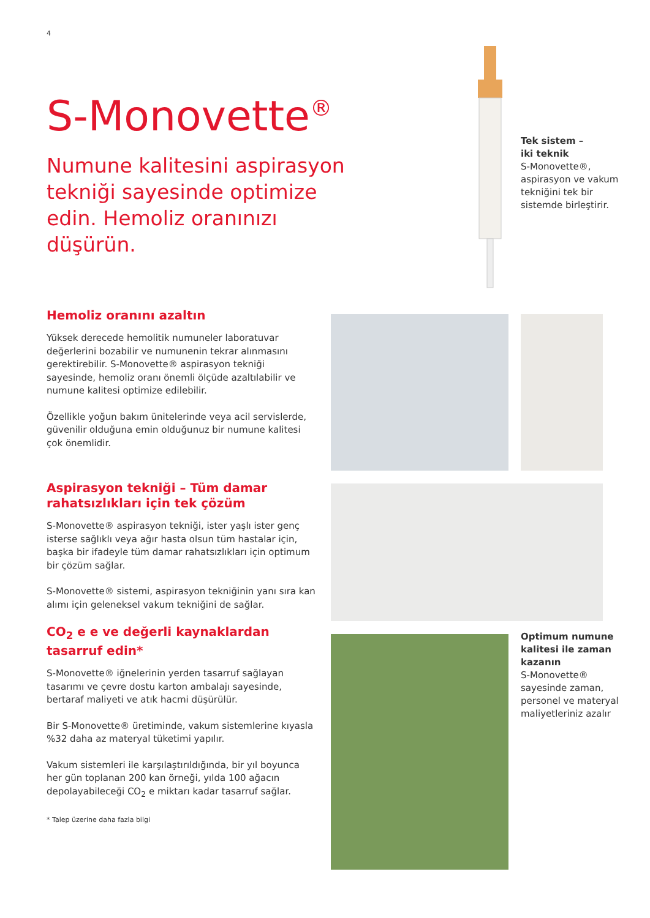4
S-Monovette<sup>®</sup>
Numune kalitesini aspirasyon tekniği sayesinde optimize edin. Hemoliz oranınızı düşürün.
Tek sistem –
iki teknik
S-Monovette®, aspirasyon ve vakum tekniğini tek bir sistemde birleştirir.
Hemoliz oranını azaltın
Yüksek derecede hemolitik numuneler laboratuvar değerlerini bozabilir ve numunenin tekrar alınmasını gerektirebilir. S-Monovette® aspirasyon tekniği sayesinde, hemoliz oranı önemli ölçüde azaltılabilir ve numune kalitesi optimize edilebilir.
Özellikle yoğun bakım ünitelerinde veya acil servislerde, güvenilir olduğuna emin olduğunuz bir numune kalitesi çok önemlidir.
Aspirasyon tekniği – Tüm damar rahatsızlıkları için tek çözüm
S-Monovette® aspirasyon tekniği, ister yaşlı ister genç isterse sağlıklı veya ağır hasta olsun tüm hastalar için, başka bir ifadeyle tüm damar rahatsızlıkları için optimum bir çözüm sağlar.
S-Monovette® sistemi, aspirasyon tekniğinin yanı sıra kan alımı için geleneksel vakum tekniğini de sağlar.
CO<sub>2</sub> e e ve değerli kaynaklardan tasarruf edin*
S-Monovette® iğnelerinin yerden tasarruf sağlayan tasarımı ve çevre dostu karton ambalajı sayesinde, bertaraf maliyeti ve atık hacmi düşürülür.
Bir S-Monovette® üretiminde, vakum sistemlerine kıyasla %32 daha az materyal tüketimi yapılır.
Vakum sistemleri ile karşılaştırıldığında, bir yıl boyunca her gün toplanan 200 kan örneği, yılda 100 ağacın depolayabileceği CO<sub>2</sub> e miktarı kadar tasarruf sağlar.
* Talep üzerine daha fazla bilgi
Optimum numune kalitesi ile zaman kazanın
S-Monovette® sayesinde zaman, personel ve materyal maliyetleriniz azalır